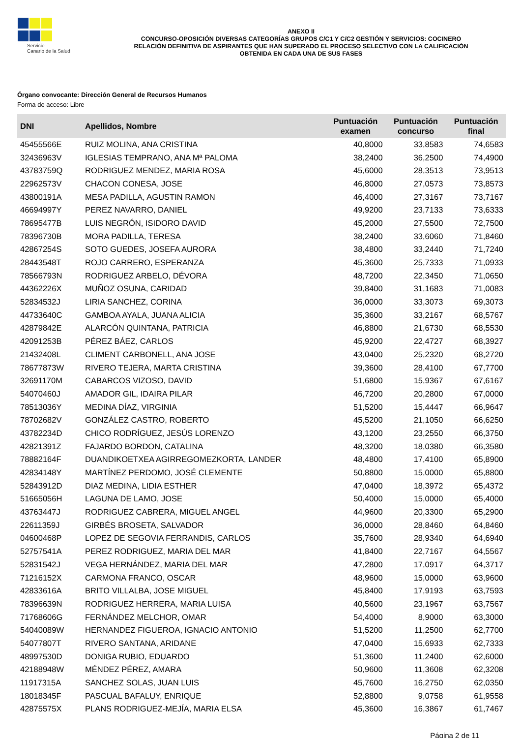Servicio
Canario de la Salud
ANEXO II
CONCURSO-OPOSICIÓN DIVERSAS CATEGORÍAS GRUPOS C/C1 Y C/C2 GESTIÓN Y SERVICIOS: COCINERO
RELACIÓN DEFINITIVA DE ASPIRANTES QUE HAN SUPERADO EL PROCESO SELECTIVO CON LA CALIFICACIÓN
OBTENIDA EN CADA UNA DE SUS FASES
Órgano convocante: Dirección General de Recursos Humanos
Forma de acceso: Libre
| DNI | Apellidos, Nombre | Puntuación examen | Puntuación concurso | Puntuación final |
| --- | --- | --- | --- | --- |
| 45455566E | RUIZ MOLINA, ANA CRISTINA | 40,8000 | 33,8583 | 74,6583 |
| 32436963V | IGLESIAS TEMPRANO, ANA Mª PALOMA | 38,2400 | 36,2500 | 74,4900 |
| 43783759Q | RODRIGUEZ MENDEZ, MARIA ROSA | 45,6000 | 28,3513 | 73,9513 |
| 22962573V | CHACON CONESA, JOSE | 46,8000 | 27,0573 | 73,8573 |
| 43800191A | MESA PADILLA, AGUSTIN RAMON | 46,4000 | 27,3167 | 73,7167 |
| 46694997Y | PEREZ NAVARRO, DANIEL | 49,9200 | 23,7133 | 73,6333 |
| 78695477B | LUIS NEGRÓN, ISIDORO DAVID | 45,2000 | 27,5500 | 72,7500 |
| 78396730B | MORA PADILLA, TERESA | 38,2400 | 33,6060 | 71,8460 |
| 42867254S | SOTO GUEDES, JOSEFA AURORA | 38,4800 | 33,2440 | 71,7240 |
| 28443548T | ROJO CARRERO, ESPERANZA | 45,3600 | 25,7333 | 71,0933 |
| 78566793N | RODRIGUEZ ARBELO, DÉVORA | 48,7200 | 22,3450 | 71,0650 |
| 44362226X | MUÑOZ OSUNA, CARIDAD | 39,8400 | 31,1683 | 71,0083 |
| 52834532J | LIRIA SANCHEZ, CORINA | 36,0000 | 33,3073 | 69,3073 |
| 44733640C | GAMBOA AYALA, JUANA ALICIA | 35,3600 | 33,2167 | 68,5767 |
| 42879842E | ALARCÓN QUINTANA, PATRICIA | 46,8800 | 21,6730 | 68,5530 |
| 42091253B | PÉREZ BÁEZ, CARLOS | 45,9200 | 22,4727 | 68,3927 |
| 21432408L | CLIMENT CARBONELL, ANA JOSE | 43,0400 | 25,2320 | 68,2720 |
| 78677873W | RIVERO TEJERA, MARTA CRISTINA | 39,3600 | 28,4100 | 67,7700 |
| 32691170M | CABARCOS VIZOSO, DAVID | 51,6800 | 15,9367 | 67,6167 |
| 54070460J | AMADOR GIL, IDAIRA PILAR | 46,7200 | 20,2800 | 67,0000 |
| 78513036Y | MEDINA DÍAZ, VIRGINIA | 51,5200 | 15,4447 | 66,9647 |
| 78702682V | GONZÁLEZ CASTRO, ROBERTO | 45,5200 | 21,1050 | 66,6250 |
| 43782234D | CHICO RODRÍGUEZ, JESÚS LORENZO | 43,1200 | 23,2550 | 66,3750 |
| 42821391Z | FAJARDO BORDON, CATALINA | 48,3200 | 18,0380 | 66,3580 |
| 78882164F | DUANDIKOETXEA AGIRREGOMEZKORTA, LANDER | 48,4800 | 17,4100 | 65,8900 |
| 42834148Y | MARTÍNEZ PERDOMO, JOSÉ CLEMENTE | 50,8800 | 15,0000 | 65,8800 |
| 52843912D | DIAZ MEDINA, LIDIA ESTHER | 47,0400 | 18,3972 | 65,4372 |
| 51665056H | LAGUNA DE LAMO, JOSE | 50,4000 | 15,0000 | 65,4000 |
| 43763447J | RODRIGUEZ CABRERA, MIGUEL ANGEL | 44,9600 | 20,3300 | 65,2900 |
| 22611359J | GIRBÉS BROSETA, SALVADOR | 36,0000 | 28,8460 | 64,8460 |
| 04600468P | LOPEZ DE SEGOVIA FERRANDIS, CARLOS | 35,7600 | 28,9340 | 64,6940 |
| 52757541A | PEREZ RODRIGUEZ, MARIA DEL MAR | 41,8400 | 22,7167 | 64,5567 |
| 52831542J | VEGA HERNÁNDEZ, MARIA DEL MAR | 47,2800 | 17,0917 | 64,3717 |
| 71216152X | CARMONA FRANCO, OSCAR | 48,9600 | 15,0000 | 63,9600 |
| 42833616A | BRITO VILLALBA, JOSE MIGUEL | 45,8400 | 17,9193 | 63,7593 |
| 78396639N | RODRIGUEZ HERRERA, MARIA LUISA | 40,5600 | 23,1967 | 63,7567 |
| 71768606G | FERNÁNDEZ MELCHOR, OMAR | 54,4000 | 8,9000 | 63,3000 |
| 54040089W | HERNANDEZ FIGUEROA, IGNACIO ANTONIO | 51,5200 | 11,2500 | 62,7700 |
| 54077807T | RIVERO SANTANA, ARIDANE | 47,0400 | 15,6933 | 62,7333 |
| 48997530D | DONIGA RUBIO, EDUARDO | 51,3600 | 11,2400 | 62,6000 |
| 42188948W | MÉNDEZ PÉREZ, AMARA | 50,9600 | 11,3608 | 62,3208 |
| 11917315A | SANCHEZ SOLAS, JUAN LUIS | 45,7600 | 16,2750 | 62,0350 |
| 18018345F | PASCUAL BAFALUY, ENRIQUE | 52,8800 | 9,0758 | 61,9558 |
| 42875575X | PLANS RODRIGUEZ-MEJÍA, MARIA ELSA | 45,3600 | 16,3867 | 61,7467 |
Página 2 de 11